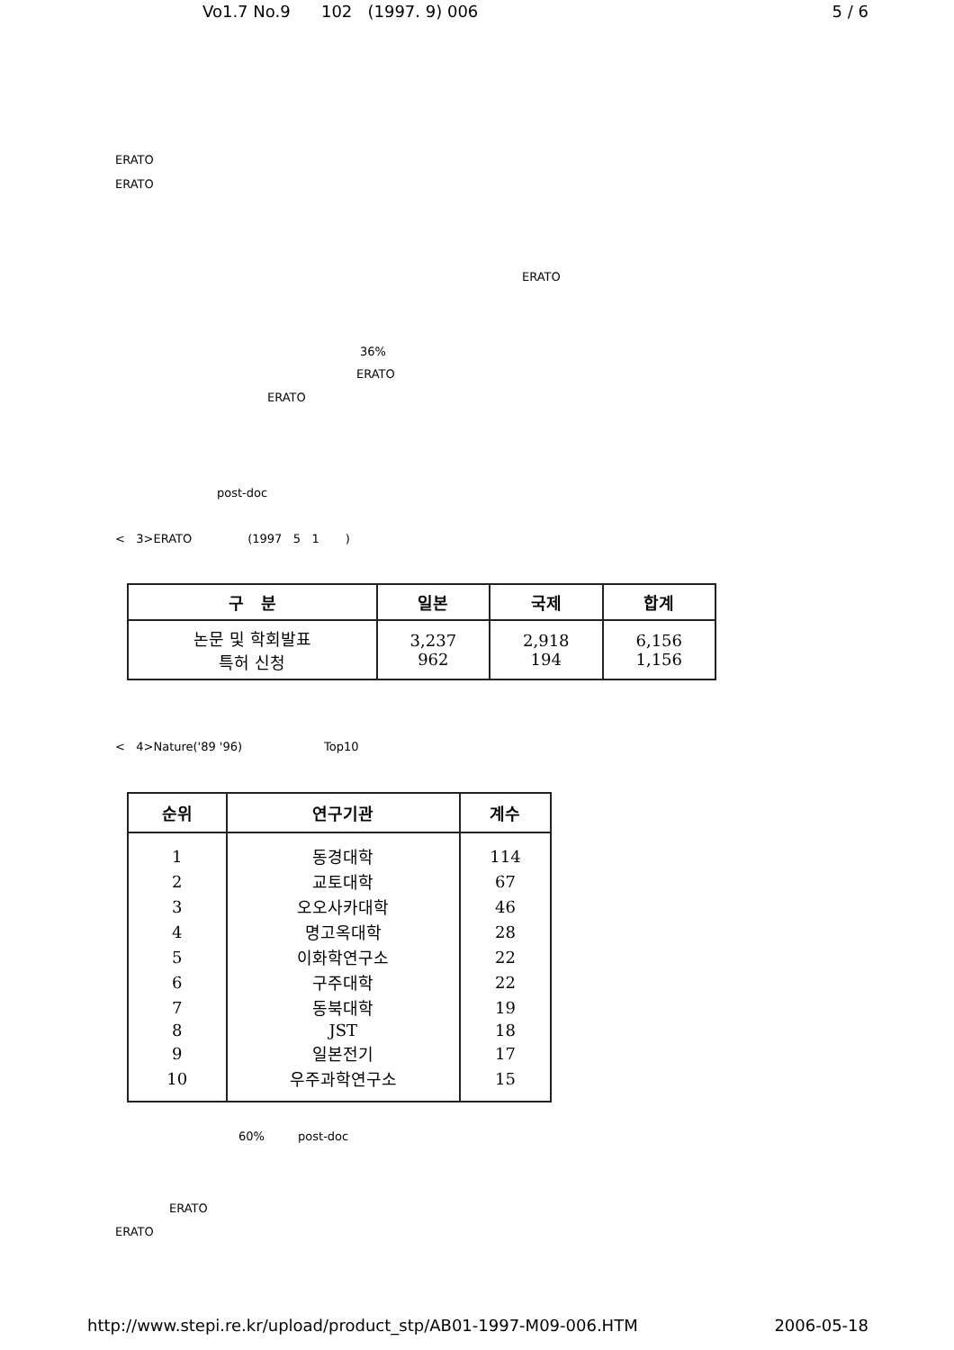Vo1.7 No.9 102 (1997. 9) 006 5 / 6
ERATO
ERATO
ERATO
36%
ERATO
ERATO
post-doc
< 3>ERATO (1997 5 1 )
| 구 분 | 일본 | 국제 | 합계 |
| --- | --- | --- | --- |
| 논문 및 학회발표 특허 신청 | 3,237 962 | 2,918 194 | 6,156 1,156 |
< 4>Nature('89 '96) Top10
| 순위 | 연구기관 | 계수 |
| --- | --- | --- |
| 1 | 동경대학 | 114 |
| 2 | 교토대학 | 67 |
| 3 | 오오사카대학 | 46 |
| 4 | 명고옥대학 | 28 |
| 5 | 이화학연구소 | 22 |
| 6 | 구주대학 | 22 |
| 7 | 동북대학 | 19 |
| 8 | JST | 18 |
| 9 | 일본전기 | 17 |
| 10 | 우주과학연구소 | 15 |
60% post-doc
ERATO
ERATO
http://www.stepi.re.kr/upload/product_stp/AB01-1997-M09-006.HTM 2006-05-18